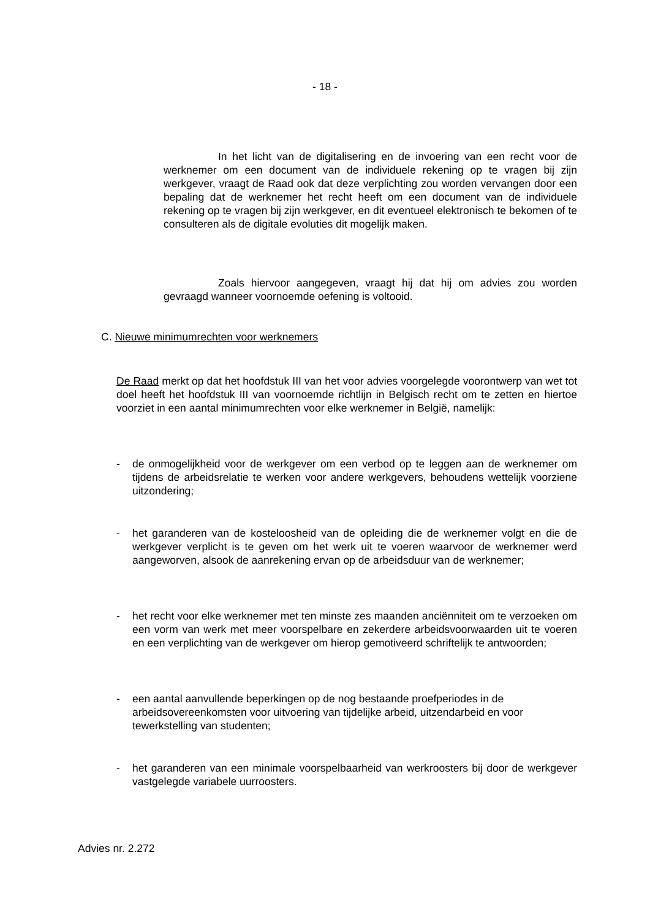- 18 -
In het licht van de digitalisering en de invoering van een recht voor de werknemer om een document van de individuele rekening op te vragen bij zijn werkgever, vraagt de Raad ook dat deze verplichting zou worden vervangen door een bepaling dat de werknemer het recht heeft om een document van de individuele rekening op te vragen bij zijn werkgever, en dit eventueel elektronisch te bekomen of te consulteren als de digitale evoluties dit mogelijk maken.
Zoals hiervoor aangegeven, vraagt hij dat hij om advies zou worden gevraagd wanneer voornoemde oefening is voltooid.
C. Nieuwe minimumrechten voor werknemers
De Raad merkt op dat het hoofdstuk III van het voor advies voorgelegde voorontwerp van wet tot doel heeft het hoofdstuk III van voornoemde richtlijn in Belgisch recht om te zetten en hiertoe voorziet in een aantal minimumrechten voor elke werknemer in België, namelijk:
- de onmogelijkheid voor de werkgever om een verbod op te leggen aan de werknemer om tijdens de arbeidsrelatie te werken voor andere werkgevers, behoudens wettelijk voorziene uitzondering;
- het garanderen van de kosteloosheid van de opleiding die de werknemer volgt en die de werkgever verplicht is te geven om het werk uit te voeren waarvoor de werknemer werd aangeworven, alsook de aanrekening ervan op de arbeidsduur van de werknemer;
- het recht voor elke werknemer met ten minste zes maanden anciënniteit om te verzoeken om een vorm van werk met meer voorspelbare en zekerdere arbeidsvoorwaarden uit te voeren en een verplichting van de werkgever om hierop gemotiveerd schriftelijk te antwoorden;
- een aantal aanvullende beperkingen op de nog bestaande proefperiodes in de arbeidsovereenkomsten voor uitvoering van tijdelijke arbeid, uitzendarbeid en voor tewerkstelling van studenten;
- het garanderen van een minimale voorspelbaarheid van werkroosters bij door de werkgever vastgelegde variabele uurroosters.
Advies nr. 2.272